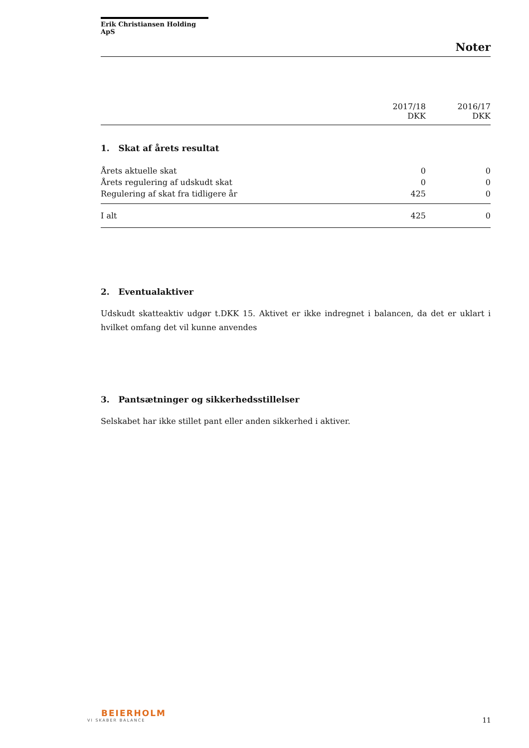Erik Christiansen Holding ApS
Noter
| | 2017/18 DKK | 2016/17 DKK |
| --- | --- | --- |
| 1. Skat af årets resultat | | |
| Årets aktuelle skat | 0 | 0 |
| Årets regulering af udskudt skat | 0 | 0 |
| Regulering af skat fra tidligere år | 425 | 0 |
| I alt | 425 | 0 |
2. Eventualaktiver
Udskudt skatteaktiv udgør t.DKK 15. Aktivet er ikke indregnet i balancen, da det er uklart i hvilket omfang det vil kunne anvendes
3. Pantsætninger og sikkerhedsstillelser
Selskabet har ikke stillet pant eller anden sikkerhed i aktiver.
BEIERHOLM
VI SKABER BALANCE
11